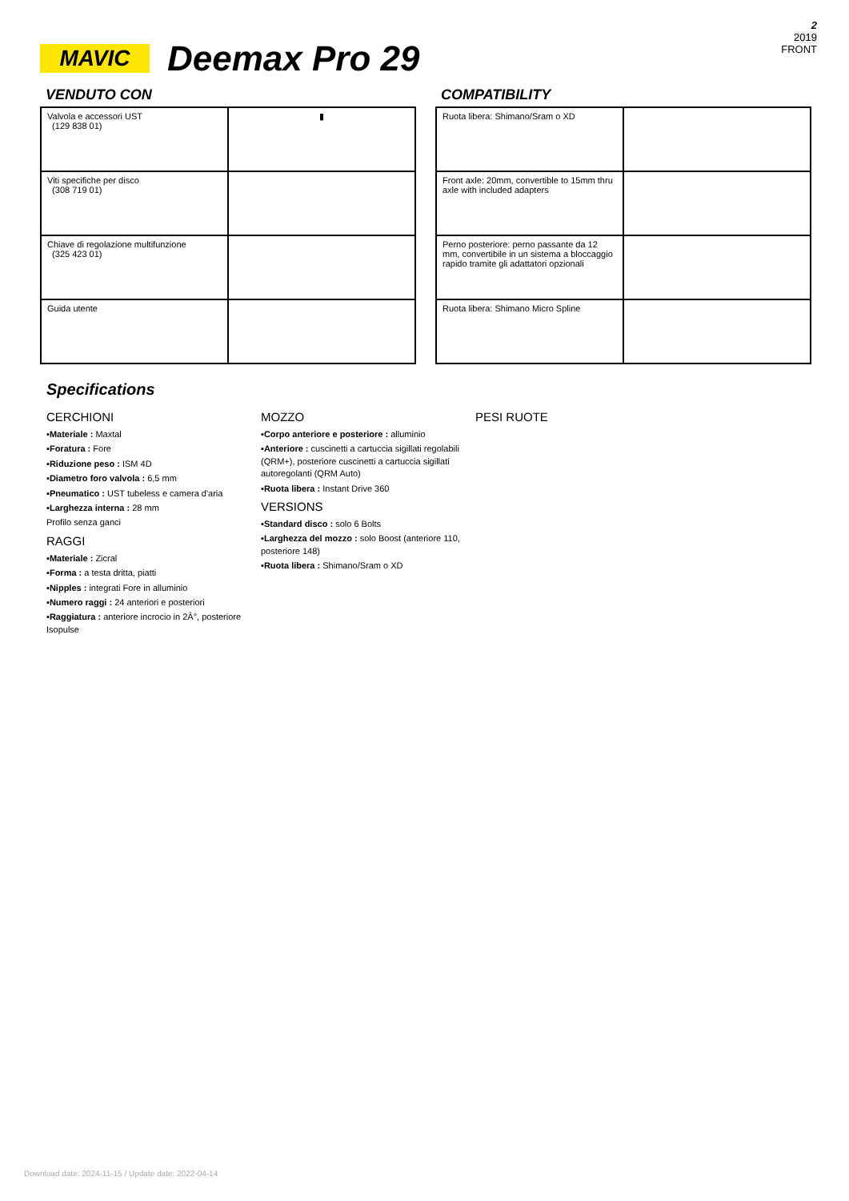2
2019
FRONT
MAVIC
Deemax Pro 29
VENDUTO CON
| Valvola e accessori UST (129 838 01) | ▮ |
| Viti specifiche per disco (308 719 01) | |
| Chiave di regolazione multifunzione (325 423 01) | |
| Guida utente | |
COMPATIBILITY
| Ruota libera: Shimano/Sram o XD | |
| Front axle: 20mm, convertible to 15mm thru axle with included adapters | |
| Perno posteriore: perno passante da 12 mm, convertibile in un sistema a bloccaggio rapido tramite gli adattatori opzionali | |
| Ruota libera: Shimano Micro Spline | |
Specifications
CERCHIONI
▪Materiale : Maxtal
▪Foratura : Fore
▪Riduzione peso : ISM 4D
▪Diametro foro valvola : 6,5 mm
▪Pneumatico : UST tubeless e camera d'aria
▪Larghezza interna : 28 mm
Profilo senza ganci
RAGGI
▪Materiale : Zicral
▪Forma : a testa dritta, piatti
▪Nipples : integrati Fore in alluminio
▪Numero raggi : 24 anteriori e posteriori
▪Raggiatura : anteriore incrocio in 2Â°, posteriore Isopulse
MOZZO
▪Corpo anteriore e posteriore : alluminio
▪Anteriore : cuscinetti a cartuccia sigillati regolabili (QRM+), posteriore cuscinetti a cartuccia sigillati autoregolanti (QRM Auto)
▪Ruota libera : Instant Drive 360
VERSIONS
▪Standard disco : solo 6 Bolts
▪Larghezza del mozzo : solo Boost (anteriore 110, posteriore 148)
▪Ruota libera : Shimano/Sram o XD
PESI RUOTE
Download date: 2024-11-15 / Update date: 2022-04-14